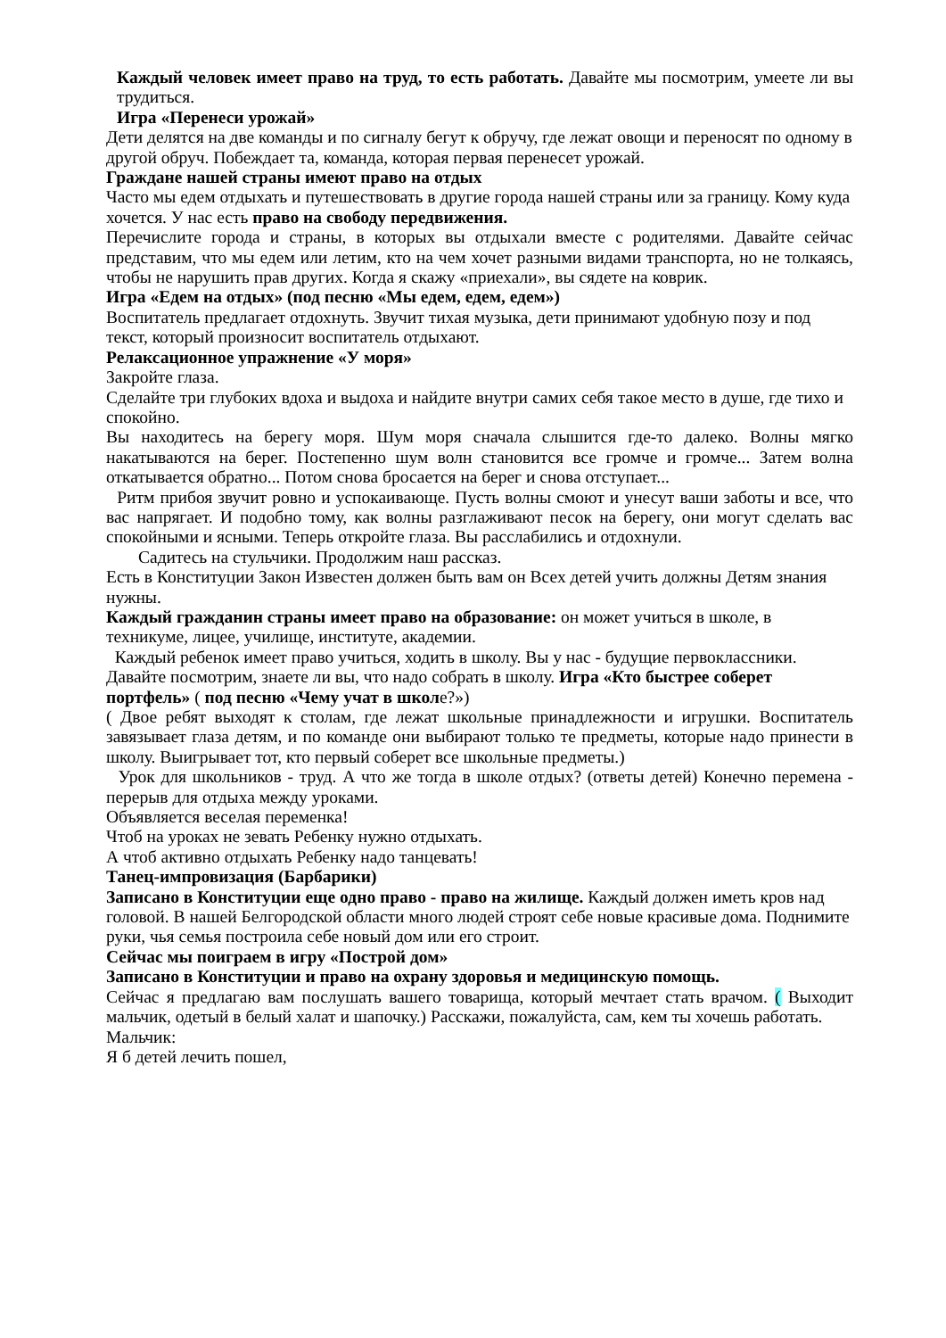Каждый человек имеет право на труд, то есть работать. Давайте мы посмотрим, умеете ли вы трудиться.
Игра «Перенеси урожай»
Дети делятся на две команды и по сигналу бегут к обручу, где лежат овощи и переносят по одному в другой обруч. Побеждает та, команда, которая первая перенесет урожай.
Граждане нашей страны имеют право на отдых
Часто мы едем отдыхать и путешествовать в другие города нашей страны или за границу. Кому куда хочется. У нас есть право на свободу передвижения.
Перечислите города и страны, в которых вы отдыхали вместе с родителями. Давайте сейчас представим, что мы едем или летим, кто на чем хочет разными видами транспорта, но не толкаясь, чтобы не нарушить прав других. Когда я скажу «приехали», вы сядете на коврик.
Игра «Едем на отдых» (под песню «Мы едем, едем, едем»)
Воспитатель предлагает отдохнуть. Звучит тихая музыка, дети принимают удобную позу и под текст, который произносит воспитатель отдыхают.
Релаксационное упражнение «У моря»
Закройте глаза.
Сделайте три глубоких вдоха и выдоха и найдите внутри самих себя такое место в душе, где тихо и спокойно.
Вы находитесь на берегу моря. Шум моря сначала слышится где-то далеко. Волны мягко накатываются на берег. Постепенно шум волн становится все громче и громче... Затем волна откатывается обратно... Потом снова бросается на берег и снова отступает...
Ритм прибоя звучит ровно и успокаивающе. Пусть волны смоют и унесут ваши заботы и все, что вас напрягает. И подобно тому, как волны разглаживают песок на берегу, они могут сделать вас спокойными и ясными. Теперь откройте глаза. Вы расслабились и отдохнули.
Садитесь на стульчики. Продолжим наш рассказ.
Есть в Конституции Закон Известен должен быть вам он Всех детей учить должны Детям знания нужны.
Каждый гражданин страны имеет право на образование: он может учиться в школе, в техникуме, лицее, училище, институте, академии.
Каждый ребенок имеет право учиться, ходить в школу. Вы у нас - будущие первоклассники. Давайте посмотрим, знаете ли вы, что надо собрать в школу. Игра «Кто быстрее соберет портфель» ( под песню «Чему учат в школе?»)
( Двое ребят выходят к столам, где лежат школьные принадлежности и игрушки. Воспитатель завязывает глаза детям, и по команде они выбирают только те предметы, которые надо принести в школу. Выигрывает тот, кто первый соберет все школьные предметы.)
Урок для школьников - труд. А что же тогда в школе отдых? (ответы детей) Конечно перемена - перерыв для отдыха между уроками.
Объявляется веселая переменка!
Чтоб на уроках не зевать Ребенку нужно отдыхать.
А чтоб активно отдыхать Ребенку надо танцевать!
Танец-импровизация (Барбарики)
Записано в Конституции еще одно право - право на жилище. Каждый должен иметь кров над головой. В нашей Белгородской области много людей строят себе новые красивые дома. Поднимите руки, чья семья построила себе новый дом или его строит.
Сейчас мы поиграем в игру «Построй дом»
Записано в Конституции и право на охрану здоровья и медицинскую помощь.
Сейчас я предлагаю вам послушать вашего товарища, который мечтает стать врачом. ( Выходит мальчик, одетый в белый халат и шапочку.) Расскажи, пожалуйста, сам, кем ты хочешь работать.
Мальчик:
Я б детей лечить пошел,